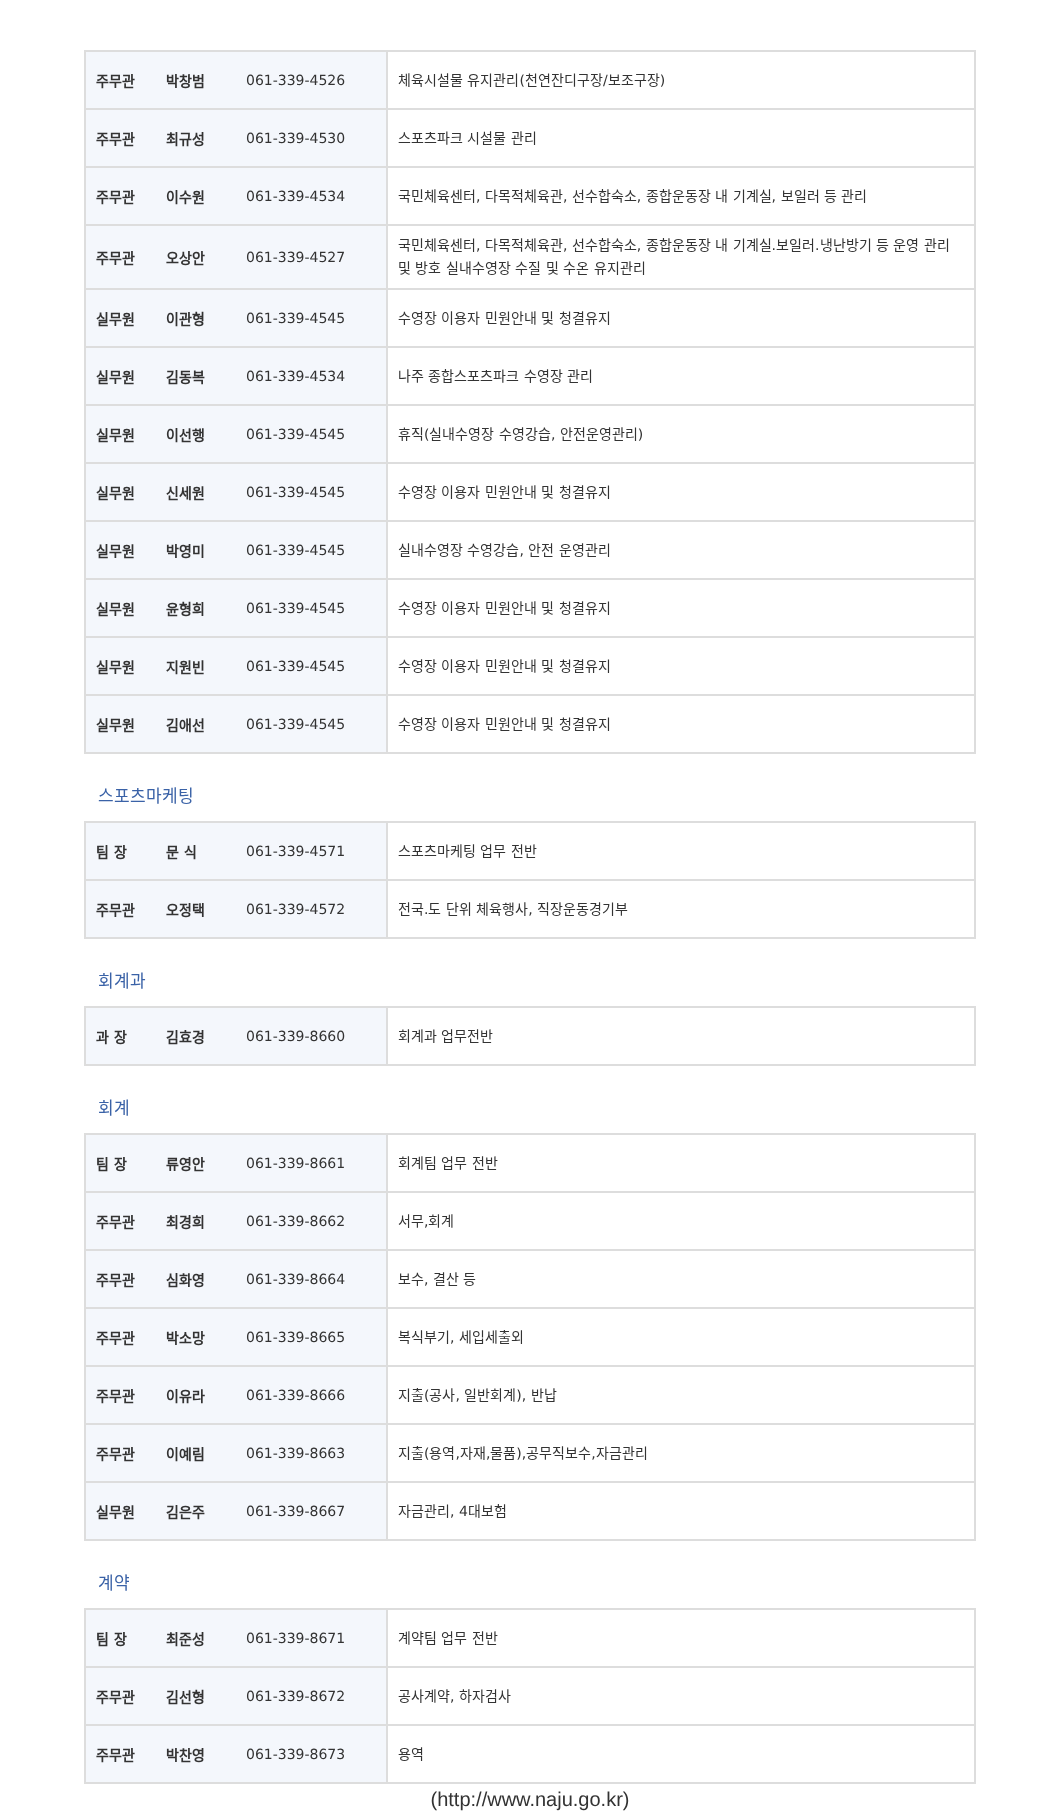| 주무관 | 박창범 | 061-339-4526 | 체육시설물 유지관리(천연잔디구장/보조구장) |
| 주무관 | 최규성 | 061-339-4530 | 스포츠파크 시설물 관리 |
| 주무관 | 이수원 | 061-339-4534 | 국민체육센터, 다목적체육관, 선수합숙소, 종합운동장 내 기계실, 보일러 등 관리 |
| 주무관 | 오상안 | 061-339-4527 | 국민체육센터, 다목적체육관, 선수합숙소, 종합운동장 내 기계실.보일러.냉난방기 등 운영 관리 및 방호 실내수영장 수질 및 수온 유지관리 |
| 실무원 | 이관형 | 061-339-4545 | 수영장 이용자 민원안내 및 청결유지 |
| 실무원 | 김동복 | 061-339-4534 | 나주 종합스포츠파크 수영장 관리 |
| 실무원 | 이선행 | 061-339-4545 | 휴직(실내수영장 수영강습, 안전운영관리) |
| 실무원 | 신세원 | 061-339-4545 | 수영장 이용자 민원안내 및 청결유지 |
| 실무원 | 박영미 | 061-339-4545 | 실내수영장 수영강습, 안전 운영관리 |
| 실무원 | 윤형희 | 061-339-4545 | 수영장 이용자 민원안내 및 청결유지 |
| 실무원 | 지원빈 | 061-339-4545 | 수영장 이용자 민원안내 및 청결유지 |
| 실무원 | 김애선 | 061-339-4545 | 수영장 이용자 민원안내 및 청결유지 |
스포츠마케팅
| 팀 장 | 문 식 | 061-339-4571 | 스포츠마케팅 업무 전반 |
| 주무관 | 오정택 | 061-339-4572 | 전국.도 단위 체육행사, 직장운동경기부 |
회계과
| 과 장 | 김효경 | 061-339-8660 | 회계과 업무전반 |
회계
| 팀 장 | 류영안 | 061-339-8661 | 회계팀 업무 전반 |
| 주무관 | 최경희 | 061-339-8662 | 서무,회계 |
| 주무관 | 심화영 | 061-339-8664 | 보수, 결산 등 |
| 주무관 | 박소망 | 061-339-8665 | 복식부기, 세입세출외 |
| 주무관 | 이유라 | 061-339-8666 | 지출(공사, 일반회계), 반납 |
| 주무관 | 이예림 | 061-339-8663 | 지출(용역,자재,물품),공무직보수,자금관리 |
| 실무원 | 김은주 | 061-339-8667 | 자금관리, 4대보험 |
계약
| 팀 장 | 최준성 | 061-339-8671 | 계약팀 업무 전반 |
| 주무관 | 김선형 | 061-339-8672 | 공사계약, 하자검사 |
| 주무관 | 박찬영 | 061-339-8673 | 용역 |
(http://www.naju.go.kr)